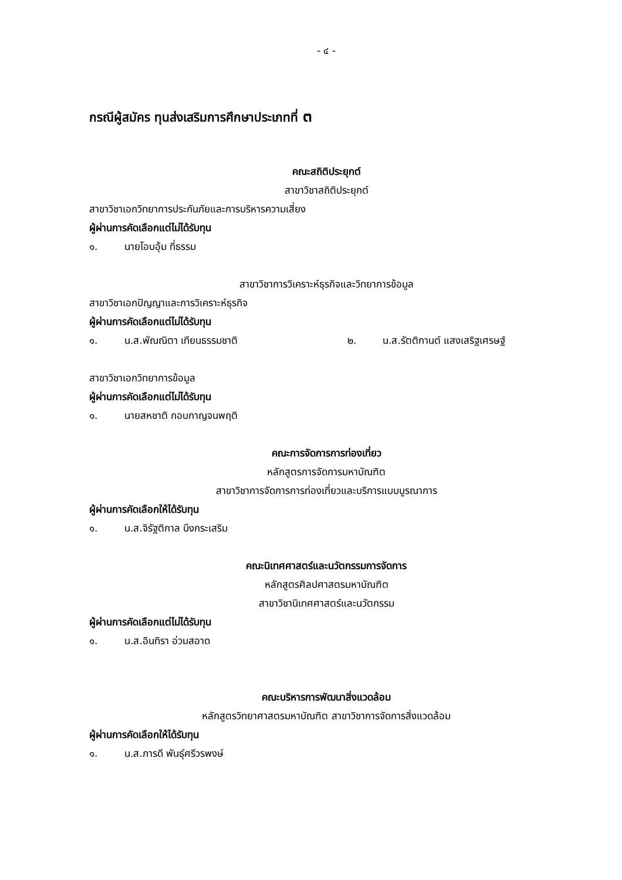- ๔ -
กรณีผู้สมัคร ทุนส่งเสริมการศึกษาประเภทที่ ๓
คณะสถิติประยุกต์
สาขาวิชาสถิติประยุกต์
สาขาวิชาเอกวิทยาการประกันภัยและการบริหารความเสี่ยง
ผู้ผ่านการคัดเลือกแต่ไม่ได้รับทุน
๑. นายโอบอุ้ม ที่ธรรม
สาขาวิชาการวิเคราะห์ธุรกิจและวิทยาการข้อมูล
สาขาวิชาเอกปัญญาและการวิเคราะห์ธุรกิจ
ผู้ผ่านการคัดเลือกแต่ไม่ได้รับทุน
๑. น.ส.พัณณิตา เทียนธรรมชาติ ๒. น.ส.รัตติกานต์ แสงเสริฐเศรษฐ์
สาขาวิชาเอกวิทยาการข้อมูล
ผู้ผ่านการคัดเลือกแต่ไม่ได้รับทุน
๑. นายสหชาติ กอบกาญจนพฤติ
คณะการจัดการการท่องเที่ยว
หลักสูตรการจัดการมหาบัณฑิต
สาขาวิชาการจัดการการท่องเที่ยวและบริการแบบบูรณาการ
ผู้ผ่านการคัดเลือกให้ได้รับทุน
๑. น.ส.จิรัฐติกาล บึงกระเสริม
คณะนิเทศศาสตร์และนวัตกรรมการจัดการ
หลักสูตรศิลปศาสตรมหาบัณฑิต
สาขาวิชานิเทศศาสตร์และนวัตกรรม
ผู้ผ่านการคัดเลือกแต่ไม่ได้รับทุน
๑. น.ส.อินทิรา อ่วมสอาด
คณะบริหารการพัฒนาสิ่งแวดล้อม
หลักสูตรวิทยาศาสตรมหาบัณฑิต สาขาวิชาการจัดการสิ่งแวดล้อม
ผู้ผ่านการคัดเลือกให้ได้รับทุน
๑. น.ส.ภารดี พันธุ์ศรีวรพงษ์